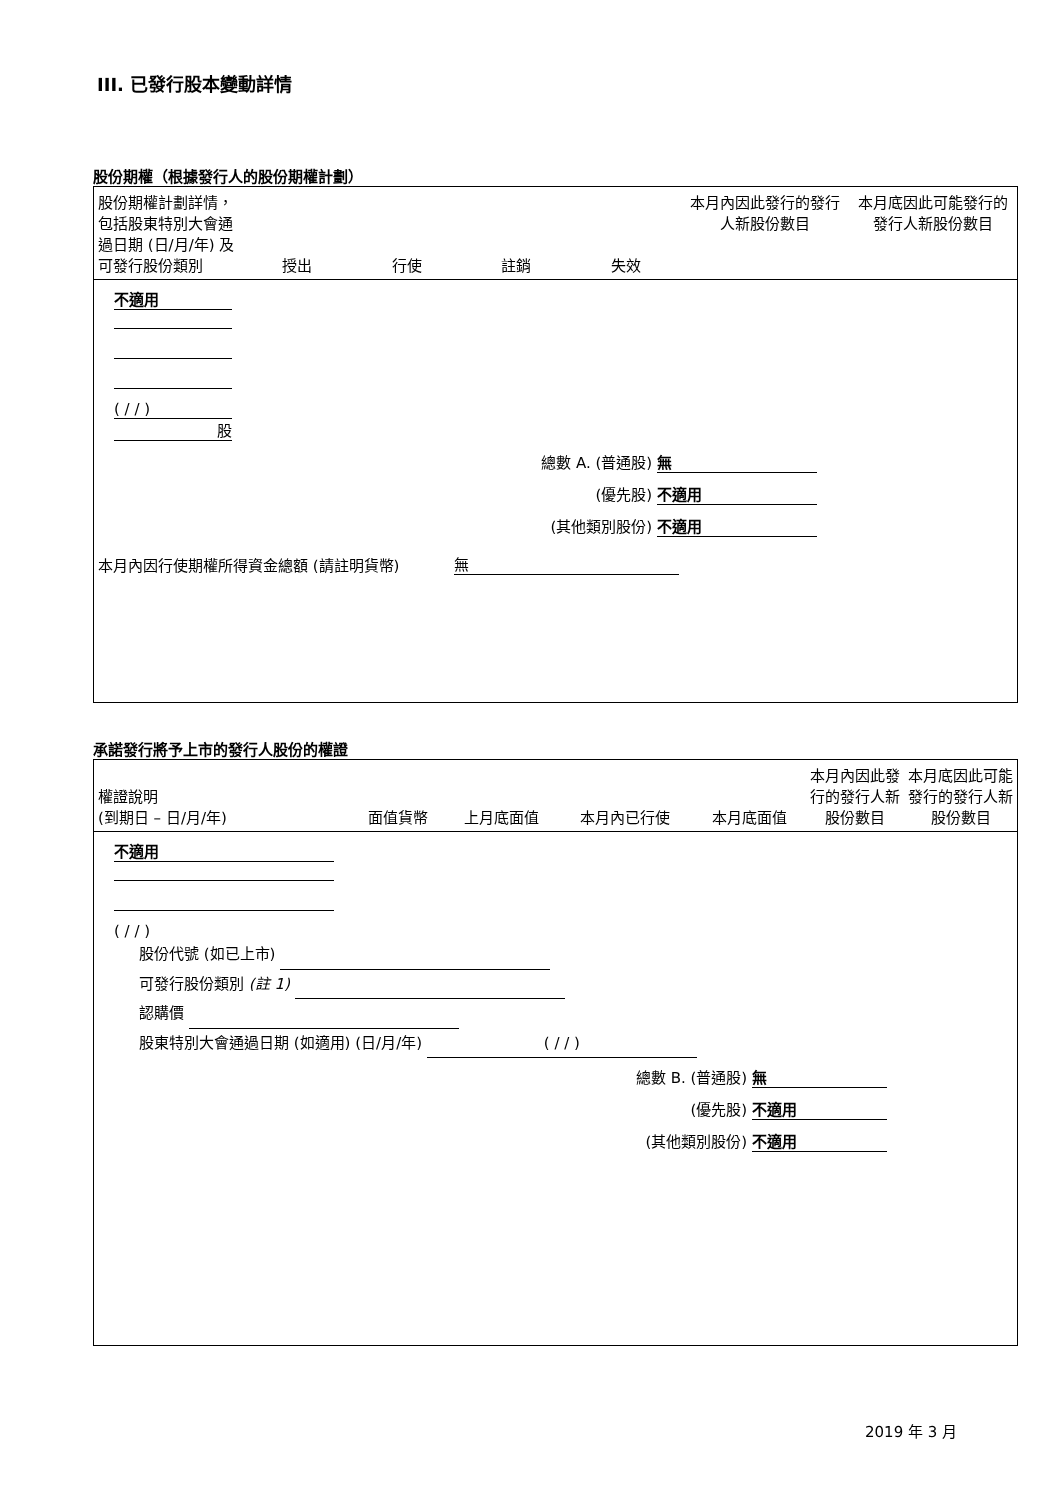III. 已發行股本變動詳情
股份期權（根據發行人的股份期權計劃）
| 股份期權計劃詳情，包括股東特別大會通過日期 (日/月/年) 及可發行股份類別 | 授出 | 行使 | 註銷 | 失效 | 本月內因此發行的發行人新股份數目 | 本月底因此可能發行的發行人新股份數目 |
| --- | --- | --- | --- | --- | --- | --- |
不適用
( / / )
股
總數 A. (普通股) 無
(優先股) 不適用
(其他類別股份) 不適用
本月內因行使期權所得資金總額 (請註明貨幣) 無
承諾發行將予上市的發行人股份的權證
| 權證說明 (到期日 – 日/月/年) | 面值貨幣 | 上月底面值 | 本月內已行使 | 本月底面值 | 本月內因此發行的發行人新股份數目 | 本月底因此可能發行的發行人新股份數目 |
| --- | --- | --- | --- | --- | --- | --- |
不適用
( / / )
股份代號 (如已上市)
可發行股份類別 (註 1)
認購價
股東特別大會通過日期 (如適用) (日/月/年) ( / / )
總數 B. (普通股) 無
(優先股) 不適用
(其他類別股份) 不適用
2019 年 3 月